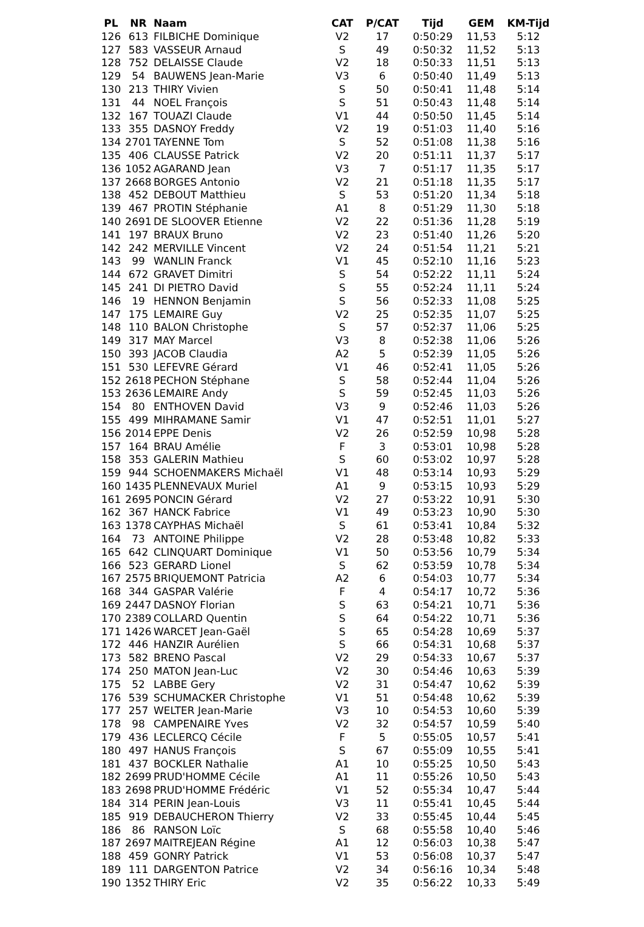| PL | NR | Naam | CAT | P/CAT | Tijd | GEM | KM-Tijd |
| --- | --- | --- | --- | --- | --- | --- | --- |
| 126 | 613 | FILBICHE Dominique | V2 | 17 | 0:50:29 | 11,53 | 5:12 |
| 127 | 583 | VASSEUR Arnaud | S | 49 | 0:50:32 | 11,52 | 5:13 |
| 128 | 752 | DELAISSE Claude | V2 | 18 | 0:50:33 | 11,51 | 5:13 |
| 129 | 54 | BAUWENS Jean-Marie | V3 | 6 | 0:50:40 | 11,49 | 5:13 |
| 130 | 213 | THIRY Vivien | S | 50 | 0:50:41 | 11,48 | 5:14 |
| 131 | 44 | NOEL François | S | 51 | 0:50:43 | 11,48 | 5:14 |
| 132 | 167 | TOUAZI Claude | V1 | 44 | 0:50:50 | 11,45 | 5:14 |
| 133 | 355 | DASNOY Freddy | V2 | 19 | 0:51:03 | 11,40 | 5:16 |
| 134 | 2701 | TAYENNE Tom | S | 52 | 0:51:08 | 11,38 | 5:16 |
| 135 | 406 | CLAUSSE Patrick | V2 | 20 | 0:51:11 | 11,37 | 5:17 |
| 136 | 1052 | AGARAND Jean | V3 | 7 | 0:51:17 | 11,35 | 5:17 |
| 137 | 2668 | BORGES Antonio | V2 | 21 | 0:51:18 | 11,35 | 5:17 |
| 138 | 452 | DEBOUT Matthieu | S | 53 | 0:51:20 | 11,34 | 5:18 |
| 139 | 467 | PROTIN Stéphanie | A1 | 8 | 0:51:29 | 11,30 | 5:18 |
| 140 | 2691 | DE SLOOVER Etienne | V2 | 22 | 0:51:36 | 11,28 | 5:19 |
| 141 | 197 | BRAUX Bruno | V2 | 23 | 0:51:40 | 11,26 | 5:20 |
| 142 | 242 | MERVILLE Vincent | V2 | 24 | 0:51:54 | 11,21 | 5:21 |
| 143 | 99 | WANLIN Franck | V1 | 45 | 0:52:10 | 11,16 | 5:23 |
| 144 | 672 | GRAVET Dimitri | S | 54 | 0:52:22 | 11,11 | 5:24 |
| 145 | 241 | DI PIETRO David | S | 55 | 0:52:24 | 11,11 | 5:24 |
| 146 | 19 | HENNON Benjamin | S | 56 | 0:52:33 | 11,08 | 5:25 |
| 147 | 175 | LEMAIRE Guy | V2 | 25 | 0:52:35 | 11,07 | 5:25 |
| 148 | 110 | BALON Christophe | S | 57 | 0:52:37 | 11,06 | 5:25 |
| 149 | 317 | MAY Marcel | V3 | 8 | 0:52:38 | 11,06 | 5:26 |
| 150 | 393 | JACOB Claudia | A2 | 5 | 0:52:39 | 11,05 | 5:26 |
| 151 | 530 | LEFEVRE Gérard | V1 | 46 | 0:52:41 | 11,05 | 5:26 |
| 152 | 2618 | PECHON Stéphane | S | 58 | 0:52:44 | 11,04 | 5:26 |
| 153 | 2636 | LEMAIRE Andy | S | 59 | 0:52:45 | 11,03 | 5:26 |
| 154 | 80 | ENTHOVEN David | V3 | 9 | 0:52:46 | 11,03 | 5:26 |
| 155 | 499 | MIHRAMANE Samir | V1 | 47 | 0:52:51 | 11,01 | 5:27 |
| 156 | 2014 | EPPE Denis | V2 | 26 | 0:52:59 | 10,98 | 5:28 |
| 157 | 164 | BRAU Amélie | F | 3 | 0:53:01 | 10,98 | 5:28 |
| 158 | 353 | GALERIN Mathieu | S | 60 | 0:53:02 | 10,97 | 5:28 |
| 159 | 944 | SCHOENMAKERS Michaël | V1 | 48 | 0:53:14 | 10,93 | 5:29 |
| 160 | 1435 | PLENNEVAUX Muriel | A1 | 9 | 0:53:15 | 10,93 | 5:29 |
| 161 | 2695 | PONCIN Gérard | V2 | 27 | 0:53:22 | 10,91 | 5:30 |
| 162 | 367 | HANCK Fabrice | V1 | 49 | 0:53:23 | 10,90 | 5:30 |
| 163 | 1378 | CAYPHAS Michaël | S | 61 | 0:53:41 | 10,84 | 5:32 |
| 164 | 73 | ANTOINE Philippe | V2 | 28 | 0:53:48 | 10,82 | 5:33 |
| 165 | 642 | CLINQUART Dominique | V1 | 50 | 0:53:56 | 10,79 | 5:34 |
| 166 | 523 | GERARD Lionel | S | 62 | 0:53:59 | 10,78 | 5:34 |
| 167 | 2575 | BRIQUEMONT Patricia | A2 | 6 | 0:54:03 | 10,77 | 5:34 |
| 168 | 344 | GASPAR Valérie | F | 4 | 0:54:17 | 10,72 | 5:36 |
| 169 | 2447 | DASNOY Florian | S | 63 | 0:54:21 | 10,71 | 5:36 |
| 170 | 2389 | COLLARD Quentin | S | 64 | 0:54:22 | 10,71 | 5:36 |
| 171 | 1426 | WARCET Jean-Gaël | S | 65 | 0:54:28 | 10,69 | 5:37 |
| 172 | 446 | HANZIR Aurélien | S | 66 | 0:54:31 | 10,68 | 5:37 |
| 173 | 582 | BRENO Pascal | V2 | 29 | 0:54:33 | 10,67 | 5:37 |
| 174 | 250 | MATON Jean-Luc | V2 | 30 | 0:54:46 | 10,63 | 5:39 |
| 175 | 52 | LABBE Gery | V2 | 31 | 0:54:47 | 10,62 | 5:39 |
| 176 | 539 | SCHUMACKER Christophe | V1 | 51 | 0:54:48 | 10,62 | 5:39 |
| 177 | 257 | WELTER Jean-Marie | V3 | 10 | 0:54:53 | 10,60 | 5:39 |
| 178 | 98 | CAMPENAIRE Yves | V2 | 32 | 0:54:57 | 10,59 | 5:40 |
| 179 | 436 | LECLERCQ Cécile | F | 5 | 0:55:05 | 10,57 | 5:41 |
| 180 | 497 | HANUS François | S | 67 | 0:55:09 | 10,55 | 5:41 |
| 181 | 437 | BOCKLER Nathalie | A1 | 10 | 0:55:25 | 10,50 | 5:43 |
| 182 | 2699 | PRUD'HOMME Cécile | A1 | 11 | 0:55:26 | 10,50 | 5:43 |
| 183 | 2698 | PRUD'HOMME Frédéric | V1 | 52 | 0:55:34 | 10,47 | 5:44 |
| 184 | 314 | PERIN Jean-Louis | V3 | 11 | 0:55:41 | 10,45 | 5:44 |
| 185 | 919 | DEBAUCHERON Thierry | V2 | 33 | 0:55:45 | 10,44 | 5:45 |
| 186 | 86 | RANSON Loïc | S | 68 | 0:55:58 | 10,40 | 5:46 |
| 187 | 2697 | MAITREJEAN Régine | A1 | 12 | 0:56:03 | 10,38 | 5:47 |
| 188 | 459 | GONRY Patrick | V1 | 53 | 0:56:08 | 10,37 | 5:47 |
| 189 | 111 | DARGENTON Patrice | V2 | 34 | 0:56:16 | 10,34 | 5:48 |
| 190 | 1352 | THIRY Eric | V2 | 35 | 0:56:22 | 10,33 | 5:49 |